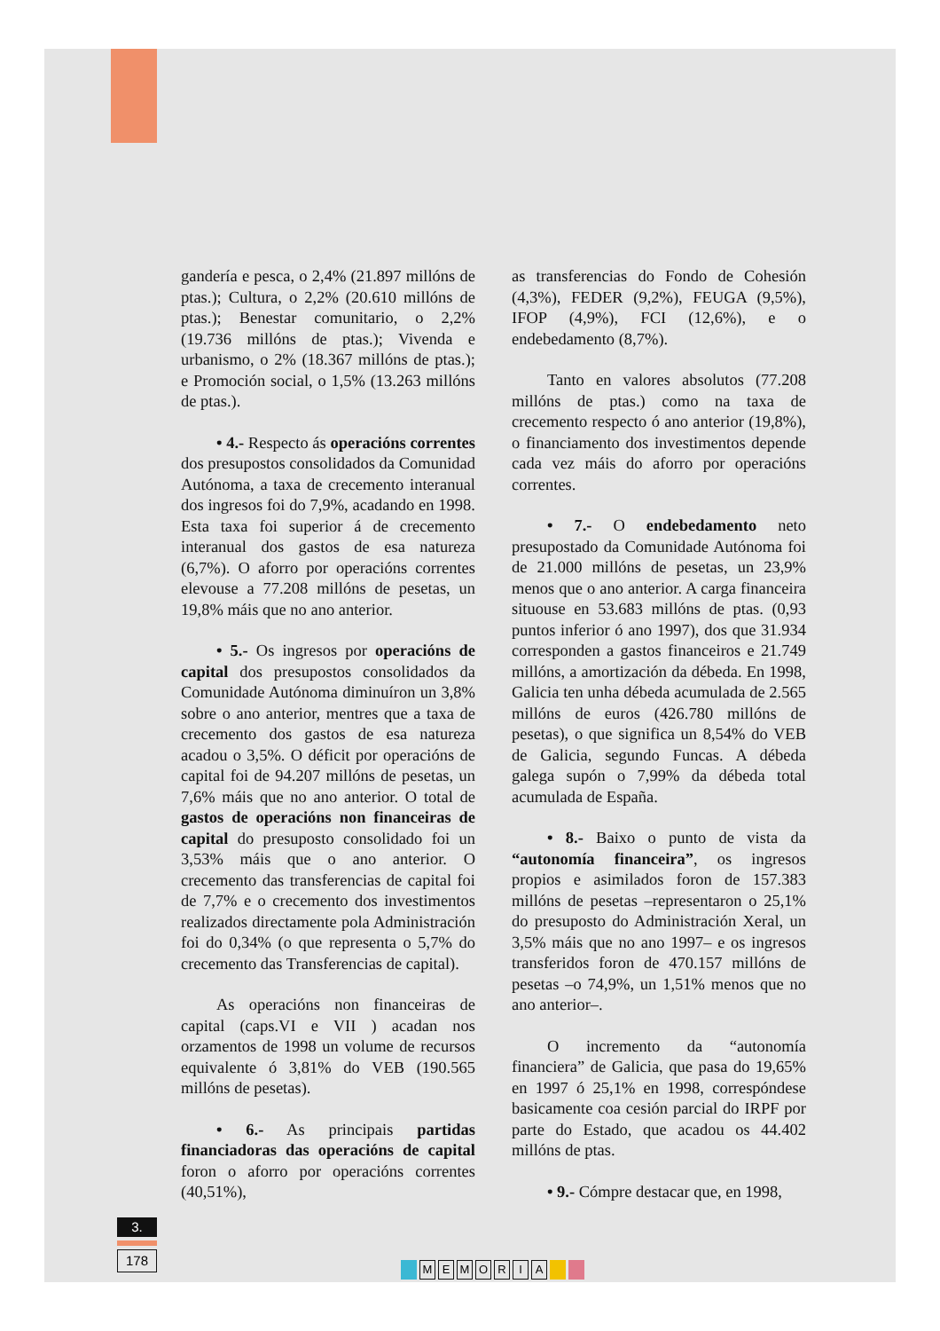gandería e pesca, o 2,4% (21.897 millóns de ptas.); Cultura, o 2,2% (20.610 millóns de ptas.); Benestar comunitario, o 2,2% (19.736 millóns de ptas.); Vivenda e urbanismo, o 2% (18.367 millóns de ptas.); e Promoción social, o 1,5% (13.263 millóns de ptas.).
• 4.- Respecto ás operacións correntes dos presupostos consolidados da Comunidad Autónoma, a taxa de crecemento interanual dos ingresos foi do 7,9%, acadando en 1998. Esta taxa foi superior á de crecemento interanual dos gastos de esa natureza (6,7%). O aforro por operacións correntes elevouse a 77.208 millóns de pesetas, un 19,8% máis que no ano anterior.
• 5.- Os ingresos por operacións de capital dos presupostos consolidados da Comunidade Autónoma diminuíron un 3,8% sobre o ano anterior, mentres que a taxa de crecemento dos gastos de esa natureza acadou o 3,5%. O déficit por operacións de capital foi de 94.207 millóns de pesetas, un 7,6% máis que no ano anterior. O total de gastos de operacións non financeiras de capital do presuposto consolidado foi un 3,53% máis que o ano anterior. O crecemento das transferencias de capital foi de 7,7% e o crecemento dos investimentos realizados directamente pola Administración foi do 0,34% (o que representa o 5,7% do crecemento das Transferencias de capital).
As operacións non financeiras de capital (caps.VI e VII ) acadan nos orzamentos de 1998 un volume de recursos equivalente ó 3,81% do VEB (190.565 millóns de pesetas).
• 6.- As principais partidas financiadoras das operacións de capital foron o aforro por operacións correntes (40,51%),
as transferencias do Fondo de Cohesión (4,3%), FEDER (9,2%), FEUGA (9,5%), IFOP (4,9%), FCI (12,6%), e o endebedamento (8,7%).
Tanto en valores absolutos (77.208 millóns de ptas.) como na taxa de crecemento respecto ó ano anterior (19,8%), o financiamento dos investimentos depende cada vez máis do aforro por operacións correntes.
• 7.- O endebedamento neto presupostado da Comunidade Autónoma foi de 21.000 millóns de pesetas, un 23,9% menos que o ano anterior. A carga financeira situouse en 53.683 millóns de ptas. (0,93 puntos inferior ó ano 1997), dos que 31.934 corresponden a gastos financeiros e 21.749 millóns, a amortización da débeda. En 1998, Galicia ten unha débeda acumulada de 2.565 millóns de euros (426.780 millóns de pesetas), o que significa un 8,54% do VEB de Galicia, segundo Funcas. A débeda galega supón o 7,99% da débeda total acumulada de España.
• 8.- Baixo o punto de vista da “autonomía financeira”, os ingresos propios e asimilados foron de 157.383 millóns de pesetas –representaron o 25,1% do presuposto do Administración Xeral, un 3,5% máis que no ano 1997– e os ingresos transferidos foron de 470.157 millóns de pesetas –o 74,9%, un 1,51% menos que no ano anterior–.
O incremento da “autonomía financiera” de Galicia, que pasa do 19,65% en 1997 ó 25,1% en 1998, correspóndese basicamente coa cesión parcial do IRPF por parte do Estado, que acadou os 44.402 millóns de ptas.
• 9.- Cómpre destacar que, en 1998,
3.
178
MEMORIA